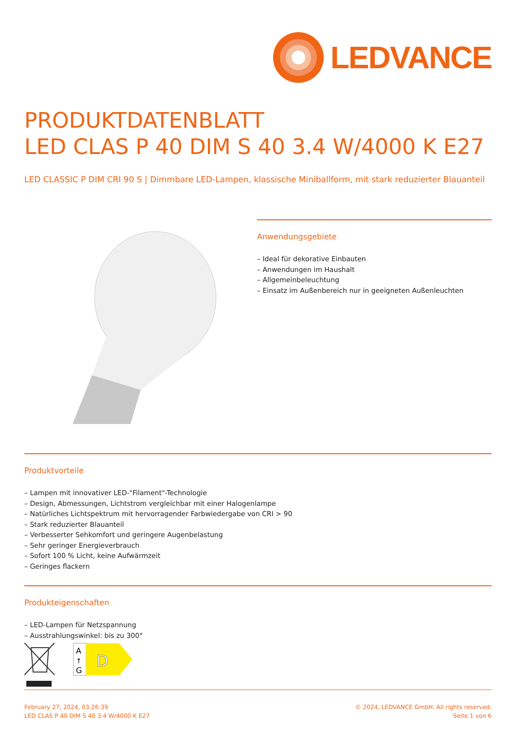LEDVANCE
PRODUKTDATENBLATT
LED CLAS P 40 DIM S 40 3.4 W/4000 K E27
LED CLASSIC P DIM CRI 90 S | Dimmbare LED-Lampen, klassische Miniballform, mit stark reduzierter Blauanteil
Anwendungsgebiete
– Ideal für dekorative Einbauten
– Anwendungen im Haushalt
– Allgemeinbeleuchtung
– Einsatz im Außenbereich nur in geeigneten Außenleuchten
Produktvorteile
– Lampen mit innovativer LED-"Filament"-Technologie
– Design, Abmessungen, Lichtstrom vergleichbar mit einer Halogenlampe
– Natürliches Lichtspektrum mit hervorragender Farbwiedergabe von CRI > 90
– Stark reduzierter Blauanteil
– Verbesserter Sehkomfort und geringere Augenbelastung
– Sehr geringer Energieverbrauch
– Sofort 100 % Licht, keine Aufwärmzeit
– Geringes flackern
Produkteigenschaften
– LED-Lampen für Netzspannung
– Ausstrahlungswinkel: bis zu 300°
A
↑
G
D
February 27, 2024, 03:26:39
LED CLAS P 40 DIM S 40 3.4 W/4000 K E27
© 2024, LEDVANCE GmbH. All rights reserved.
Seite 1 von 6